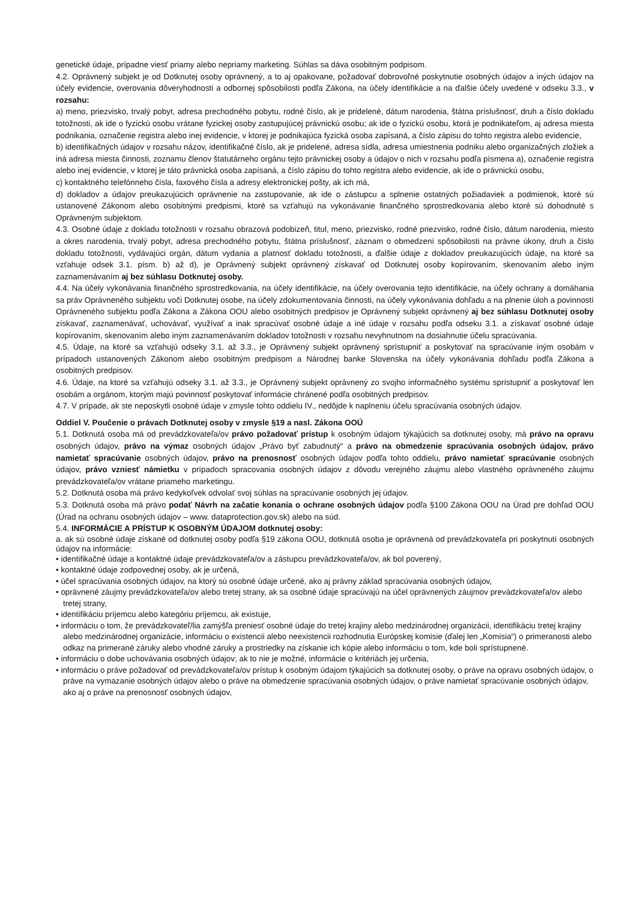genetické údaje, prípadne viesť priamy alebo nepriamy marketing. Súhlas sa dáva osobitným podpisom.
4.2. Oprávnený subjekt je od Dotknutej osoby oprávnený, a to aj opakovane, požadovať dobrovoľné poskytnutie osobných údajov a iných údajov na účely evidencie, overovania dôveryhodnosti a odbornej spôsobilosti podľa Zákona, na účely identifikácie a na ďalšie účely uvedené v odseku 3.3., v rozsahu:
a) meno, priezvisko, trvalý pobyt, adresa prechodného pobytu, rodné číslo, ak je pridelené, dátum narodenia, štátna príslušnosť, druh a číslo dokladu totožnosti, ak ide o fyzickú osobu vrátane fyzickej osoby zastupujúcej právnickú osobu; ak ide o fyzickú osobu, ktorá je podnikateľom, aj adresa miesta podnikania, označenie registra alebo inej evidencie, v ktorej je podnikajúca fyzická osoba zapísaná, a číslo zápisu do tohto registra alebo evidencie,
b) identifikačných údajov v rozsahu názov, identifikačné číslo, ak je pridelené, adresa sídla, adresa umiestnenia podniku alebo organizačných zložiek a iná adresa miesta činnosti, zoznamu členov štatutárneho orgánu tejto právnickej osoby a údajov o nich v rozsahu podľa písmena a), označenie registra alebo inej evidencie, v ktorej je táto právnická osoba zapísaná, a číslo zápisu do tohto registra alebo evidencie, ak ide o právnickú osobu,
c) kontaktného telefónneho čísla, faxového čísla a adresy elektronickej pošty, ak ich má,
d) dokladov a údajov preukazujúcich oprávnenie na zastupovanie, ak ide o zástupcu a splnenie ostatných požiadaviek a podmienok, ktoré sú ustanovené Zákonom alebo osobitnými predpismi, ktoré sa vzťahujú na vykonávanie finančného sprostredkovania alebo ktoré sú dohodnuté s Oprávneným subjektom.
4.3. Osobné údaje z dokladu totožnosti v rozsahu obrazová podobizeň, titul, meno, priezvisko, rodné priezvisko, rodné číslo, dátum narodenia, miesto a okres narodenia, trvalý pobyt, adresa prechodného pobytu, štátna príslušnosť, záznam o obmedzení spôsobilosti na právne úkony, druh a číslo dokladu totožnosti, vydávajúci orgán, dátum vydania a platnosť dokladu totožnosti, a ďalšie údaje z dokladov preukazujúcich údaje, na ktoré sa vzťahuje odsek 3.1. písm. b) až d), je Oprávnený subjekt oprávnený získavať od Dotknutej osoby kopírovaním, skenovaním alebo iným zaznamenávaním aj bez súhlasu Dotknutej osoby.
4.4. Na účely vykonávania finančného sprostredkovania, na účely identifikácie, na účely overovania tejto identifikácie, na účely ochrany a domáhania sa práv Oprávneného subjektu voči Dotknutej osobe, na účely zdokumentovania činnosti, na účely vykonávania dohľadu a na plnenie úloh a povinností Oprávneného subjektu podľa Zákona a Zákona OOU alebo osobitných predpisov je Oprávnený subjekt oprávnený aj bez súhlasu Dotknutej osoby získavať, zaznamenávať, uchovávať, využívať a inak spracúvať osobné údaje a iné údaje v rozsahu podľa odseku 3.1. a získavať osobné údaje kopírovaním, skenovaním alebo iným zaznamenávaním dokladov totožnosti v rozsahu nevyhnutnom na dosiahnutie účelu spracúvania.
4.5. Údaje, na ktoré sa vzťahujú odseky 3.1. až 3.3., je Oprávnený subjekt oprávnený sprístupniť a poskytovať na spracúvanie iným osobám v prípadoch ustanovených Zákonom alebo osobitným predpisom a Národnej banke Slovenska na účely vykonávania dohľadu podľa Zákona a osobitných predpisov.
4.6. Údaje, na ktoré sa vzťahujú odseky 3.1. až 3.3., je Oprávnený subjekt oprávnený zo svojho informačného systému sprístupniť a poskytovať len osobám a orgánom, ktorým majú povinnosť poskytovať informácie chránené podľa osobitných predpisov.
4.7. V prípade, ak ste neposkytli osobné údaje v zmysle tohto oddielu IV., nedôjde k naplneniu účelu spracúvania osobných údajov.
Oddiel V. Poučenie o právach Dotknutej osoby v zmysle §19 a nasl. Zákona OOÚ
5.1. Dotknutá osoba má od prevádzkovateľa/ov právo požadovať prístup k osobným údajom týkajúcich sa dotknutej osoby, má právo na opravu osobných údajov, právo na výmaz osobných údajov „Právo byť zabudnutý“ a právo na obmedzenie spracúvania osobných údajov, právo namietať spracúvanie osobných údajov, právo na prenosnosť osobných údajov podľa tohto oddielu, právo namietať spracúvanie osobných údajov, právo vzniesť námietku v prípadoch spracovania osobných údajov z dôvodu verejného záujmu alebo vlastného oprávneného záujmu prevádzkovateľa/ov vrátane priameho marketingu.
5.2. Dotknutá osoba má právo kedykoľvek odvolať svoj súhlas na spracúvanie osobných jej údajov.
5.3. Dotknutá osoba má právo podať Návrh na začatie konania o ochrane osobných údajov podľa §100 Zákona OOU na Úrad pre dohľad OOU (Úrad na ochranu osobných údajov – www. dataprotection.gov.sk) alebo na súd.
5.4. INFORMÁCIE A PRÍSTUP K OSOBNÝM ÚDAJOM dotknutej osoby:
a. ak sú osobné údaje získané od dotknutej osoby podľa §19 zákona OOU, dotknutá osoba je oprávnená od prevádzkovateľa pri poskytnutí osobných údajov na informácie:
• identifikačné údaje a kontaktné údaje prevádzkovateľa/ov a zástupcu prevádzkovateľa/ov, ak bol poverený,
• kontaktné údaje zodpovednej osoby, ak je určená,
• účel spracúvania osobných údajov, na ktorý sú osobné údaje určené, ako aj právny základ spracúvania osobných údajov,
• oprávnené záujmy prevádzkovateľa/ov alebo tretej strany, ak sa osobné údaje spracúvajú na účel oprávnených záujmov prevádzkovateľa/ov alebo tretej strany,
• identifikáciu príjemcu alebo kategóriu príjemcu, ak existuje,
• informáciu o tom, že prevádzkovateľ/lia zamýšľa preniesť osobné údaje do tretej krajiny alebo medzinárodnej organizácii, identifikáciu tretej krajiny alebo medzinárodnej organizácie, informáciu o existencii alebo neexistencii rozhodnutia Európskej komisie (ďalej len „Komisia“) o primeranosti alebo odkaz na primerané záruky alebo vhodné záruky a prostriedky na získanie ich kópie alebo informáciu o tom, kde boli sprístupnené.
• informáciu o dobe uchovávania osobných údajov; ak to nie je možné, informácie o kritériách jej určenia,
• informáciu o práve požadovať od prevádzkovateľa/ov prístup k osobným údajom týkajúcich sa dotknutej osoby, o práve na opravu osobných údajov, o práve na vymazanie osobných údajov alebo o práve na obmedzenie spracúvania osobných údajov, o práve namietať spracúvanie osobných údajov, ako aj o práve na prenosnosť osobných údajov,